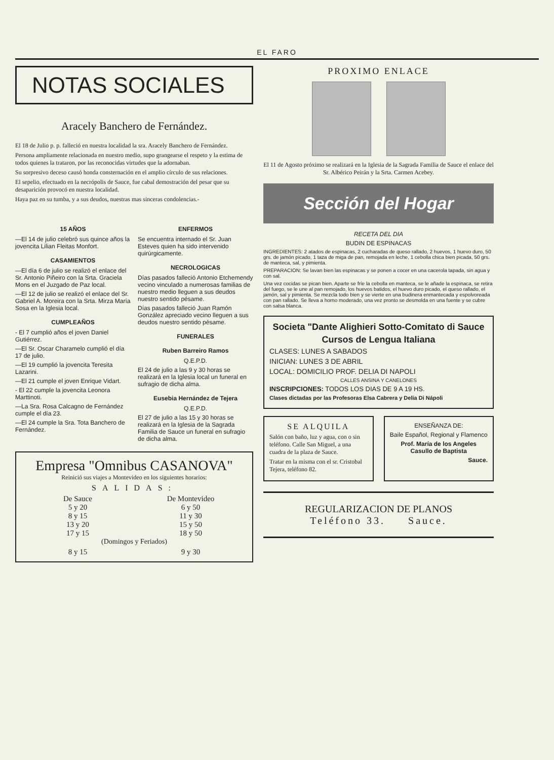EL FARO
NOTAS SOCIALES
Aracely Banchero de Fernández.
El 18 de Julio p. p. falleció en nuestra localidad la sra. Aracely Banchero de Fernández.
Persona ampliamente relacionada en nuestro medio, supo grangearse el respeto y la estima de todos quienes la trataron, por las reconocidas virtudes que la adornaban.
Su sorpresivo deceso causó honda consternación en el amplio círculo de sus relaciones.
El sepelio, efectuado en la necrópolis de Sauce, fue cabal demostración del pesar que su desaparición provocó en nuestra localidad.
Haya paz en su tumba, y a sus deudos, nuestras mas sinceras condolencias.-
15 AÑOS
—El 14 de julio celebró sus quince años la jovencita Lilian Fleitas Monfort.
CASAMIENTOS
—El día 6 de julio se realizó el enlace del Sr. Antonio Piñeiro con la Srta. Graciela Mons en el Juzgado de Paz local.
—El 12 de julio se realizó el enlace del Sr. Gabriel A. Moreira con la Srta. Mirza María Sosa en la Iglesia local.
CUMPLEAÑOS
- El 7 cumplió años el joven Daniel Gutiérrez.
—El Sr. Oscar Charamelo cumplió el día 17 de julio.
—El 19 cumplió la jovencita Teresita Lazarini.
—El 21 cumple el joven Enrique Vidart.
- El 22 cumple la jovencita Leonora Marttinoti.
—La Sra. Rosa Calcagno de Fernández cumple el día 23.
—El 24 cumple la Sra. Tota Banchero de Fernández.
ENFERMOS
Se encuentra internado el Sr. Juan Esteves quien ha sido intervenido quirúrgicamente.
NECROLOGICAS
Días pasados falleció Antonio Etchemendy vecino vinculado a numerosas familias de nuestro medio lleguen a sus deudos nuestro sentido pésame.
Días pasados falleció Juan Ramón González apreciado vecino lleguen a sus deudos nuestro sentido pésame.
FUNERALES
Ruben Barreiro Ramos
Q.E.P.D.
El 24 de julio a las 9 y 30 horas se realizará en la Iglesia local un funeral en sufragio de dicha alma.
Eusebia Hernández de Tejera
Q.E.P.D.
El 27 de julio a las 15 y 30 horas se realizará en la Iglesia de la Sagrada Familia de Sauce un funeral en sufragio de dicha alma.
Empresa "Omnibus CASANOVA"
Reinició sus viajes a Montevideo en los siguientes horarios:
SALIDAS:
De Sauce
5 y 20
8 y 15
13 y 20
17 y 15
De Montevideo
6 y 50
11 y 30
15 y 50
18 y 50
(Domingos y Feriados)
8 y 15 9 y 30
PROXIMO ENLACE
El 11 de Agosto próximo se realizará en la Iglesia de la Sagrada Familia de Sauce el enlace del Sr. Albérico Peirán y la Srta. Carmen Acebey.
Sección del Hogar
RECETA DEL DIA
BUDIN DE ESPINACAS
INGREDIENTES: 2 atados de espinacas, 2 cucharadas de queso rallado, 2 huevos, 1 huevo duro, 50 grs. de jamón picado, 1 taza de miga de pan, remojada en leche, 1 cebolla chica bien picada, 50 grs. de manteca, sal, y pimienta.
PREPARACION: Se lavan bien las espinacas y se ponen a cocer en una cacerola tapada, sin agua y con sal.
Una vez cocidas se pican bien. Aparte se fríe la cebolla en manteca, se le añade la espinaca, se retira del fuego, se le une al pan remojado, los huevos batidos, el huevo duro picado, el queso rallado, el jamón, sal y pimienta. Se mezcla todo bien y se vierte en una budinera enmantecada y espolvoreada con pan rallado. Se lleva a horno moderado, una vez pronto se desmolda en una fuente y se cubre con salsa blanca.
Societa "Dante Alighieri Sotto-Comitato di Sauce
Cursos de Lengua Italiana
CLASES: LUNES A SABADOS
INICIAN: LUNES 3 DE ABRIL
LOCAL: DOMICILIO PROF. DELIA DI NAPOLI
CALLES ANSINA Y CANELONES
INSCRIPCIONES: TODOS LOS DIAS DE 9 A 19 HS.
Clases dictadas por las Profesoras Elsa Cabrera y Delia Di Nápoli
SE ALQUILA
Salón con baño, luz y agua, con o sin teléfono. Calle San Miguel, a una cuadra de la plaza de Sauce.
Tratar en la misma con el sr. Cristobal Tejera, teléfono 82.
ENSEÑANZA DE:
Baile Español, Regional y Flamenco
Prof. María de los Angeles Casullo de Baptista
Sauce.
REGULARIZACION DE PLANOS
Teléfono 33. Sauce.